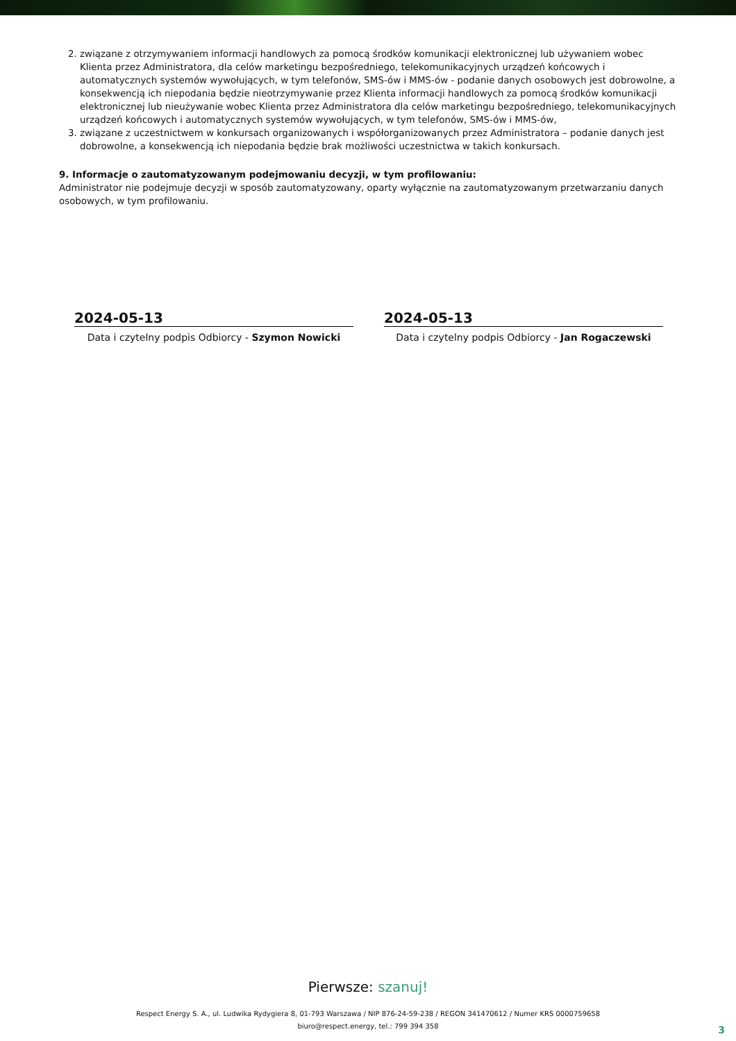2. związane z otrzymywaniem informacji handlowych za pomocą środków komunikacji elektronicznej lub używaniem wobec Klienta przez Administratora, dla celów marketingu bezpośredniego, telekomunikacyjnych urządzeń końcowych i automatycznych systemów wywołujących, w tym telefonów, SMS-ów i MMS-ów - podanie danych osobowych jest dobrowolne, a konsekwencją ich niepodania będzie nieotrzymywanie przez Klienta informacji handlowych za pomocą środków komunikacji elektronicznej lub nieużywanie wobec Klienta przez Administratora dla celów marketingu bezpośredniego, telekomunikacyjnych urządzeń końcowych i automatycznych systemów wywołujących, w tym telefonów, SMS-ów i MMS-ów,
3. związane z uczestnictwem w konkursach organizowanych i współorganizowanych przez Administratora – podanie danych jest dobrowolne, a konsekwencją ich niepodania będzie brak możliwości uczestnictwa w takich konkursach.
9. Informacje o zautomatyzowanym podejmowaniu decyzji, w tym profilowaniu:
Administrator nie podejmuje decyzji w sposób zautomatyzowany, oparty wyłącznie na zautomatyzowanym przetwarzaniu danych osobowych, w tym profilowaniu.
2024-05-13
Data i czytelny podpis Odbiorcy - Szymon Nowicki
2024-05-13
Data i czytelny podpis Odbiorcy - Jan Rogaczewski
Pierwsze: szanuj!
Respect Energy S. A., ul. Ludwika Rydygiera 8, 01-793 Warszawa / NIP 876-24-59-238 / REGON 341470612 / Numer KRS 0000759658
biuro@respect.energy, tel.: 799 394 358
3